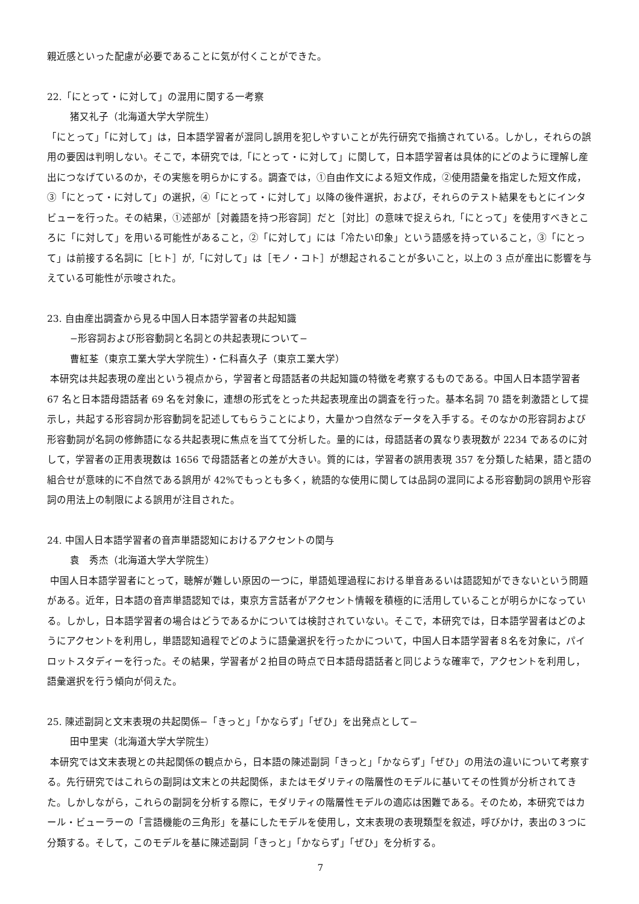親近感といった配慮が必要であることに気が付くことができた。
22.「にとって・に対して」の混用に関する一考察
猪又礼子（北海道大学大学院生）
「にとって」「に対して」は，日本語学習者が混同し誤用を犯しやすいことが先行研究で指摘されている。しかし，それらの誤用の要因は判明しない。そこで，本研究では,「にとって・に対して」に関して，日本語学習者は具体的にどのように理解し産出につなげているのか，その実態を明らかにする。調査では，①自由作文による短文作成，②使用語彙を指定した短文作成，③「にとって・に対して」の選択，④「にとって・に対して」以降の後件選択，および，それらのテスト結果をもとにインタビューを行った。その結果，①述部が［対義語を持つ形容詞］だと［対比］の意味で捉えられ,「にとって」を使用すべきところに「に対して」を用いる可能性があること，②「に対して」には「冷たい印象」という語感を持っていること，③「にとって」は前接する名詞に［ヒト］が,「に対して」は［モノ・コト］が想起されることが多いこと，以上の 3 点が産出に影響を与えている可能性が示唆された。
23. 自由産出調査から見る中国人日本語学習者の共起知識
−形容詞および形容動詞と名詞との共起表現について−
曹紅荃（東京工業大学大学院生）・仁科喜久子（東京工業大学）
本研究は共起表現の産出という視点から，学習者と母語話者の共起知識の特徴を考察するものである。中国人日本語学習者 67 名と日本語母語話者 69 名を対象に，連想の形式をとった共起表現産出の調査を行った。基本名詞 70 語を刺激語として提示し，共起する形容詞か形容動詞を記述してもらうことにより，大量かつ自然なデータを入手する。そのなかの形容詞および形容動詞が名詞の修飾語になる共起表現に焦点を当てて分析した。量的には，母語話者の異なり表現数が 2234 であるのに対して，学習者の正用表現数は 1656 で母語話者との差が大きい。質的には，学習者の誤用表現 357 を分類した結果，語と語の組合せが意味的に不自然である誤用が 42%でもっとも多く，統語的な使用に関しては品詞の混同による形容動詞の誤用や形容詞の用法上の制限による誤用が注目された。
24. 中国人日本語学習者の音声単語認知におけるアクセントの関与
袁　秀杰（北海道大学大学院生）
中国人日本語学習者にとって，聴解が難しい原因の一つに，単語処理過程における単音あるいは語認知ができないという問題がある。近年，日本語の音声単語認知では，東京方言話者がアクセント情報を積極的に活用していることが明らかになっている。しかし，日本語学習者の場合はどうであるかについては検討されていない。そこで，本研究では，日本語学習者はどのようにアクセントを利用し，単語認知過程でどのように語彙選択を行ったかについて，中国人日本語学習者８名を対象に，パイロットスタディーを行った。その結果，学習者が２拍目の時点で日本語母語話者と同じような確率で，アクセントを利用し，語彙選択を行う傾向が伺えた。
25. 陳述副詞と文末表現の共起関係−「きっと」「かならず」「ぜひ」を出発点として−
田中里実（北海道大学大学院生）
本研究では文末表現との共起関係の観点から，日本語の陳述副詞「きっと」「かならず」「ぜひ」の用法の違いについて考察する。先行研究ではこれらの副詞は文末との共起関係，またはモダリティの階層性のモデルに基いてその性質が分析されてきた。しかしながら，これらの副詞を分析する際に，モダリティの階層性モデルの適応は困難である。そのため，本研究ではカール・ビューラーの「言語機能の三角形」を基にしたモデルを使用し，文末表現の表現類型を叙述，呼びかけ，表出の３つに分類する。そして，このモデルを基に陳述副詞「きっと」「かならず」「ぜひ」を分析する。
7